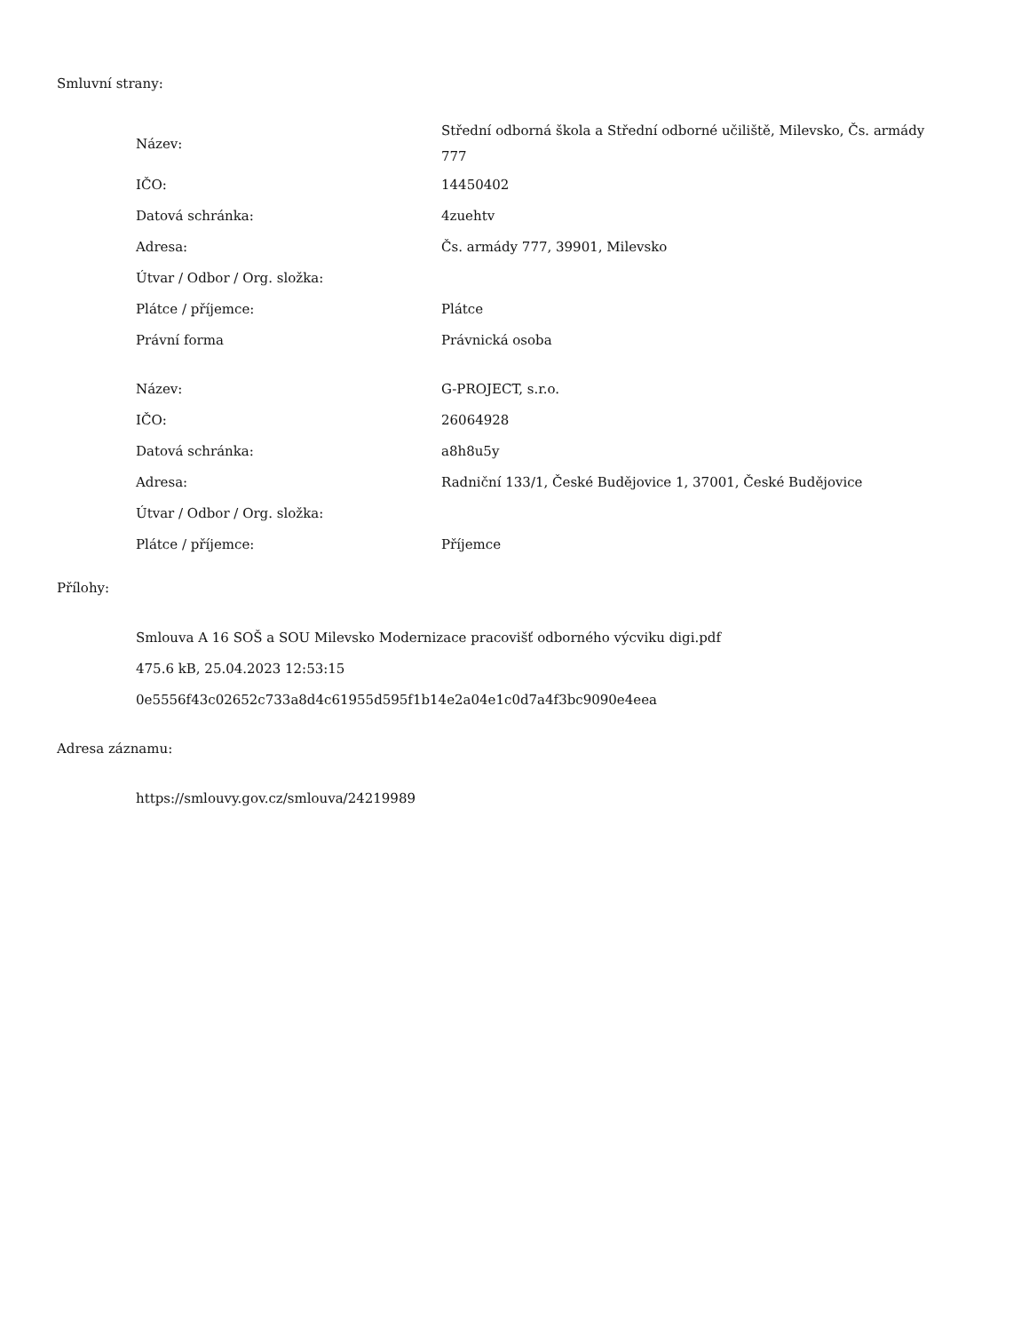Smluvní strany:
| Název: | Střední odborná škola a Střední odborné učiliště, Milevsko, Čs. armády 777 |
| IČO: | 14450402 |
| Datová schránka: | 4zuehtv |
| Adresa: | Čs. armády 777, 39901, Milevsko |
| Útvar / Odbor / Org. složka: | |
| Plátce / příjemce: | Plátce |
| Právní forma | Právnická osoba |
| Název: | G-PROJECT, s.r.o. |
| IČO: | 26064928 |
| Datová schránka: | a8h8u5y |
| Adresa: | Radniční 133/1, České Budějovice 1, 37001, České Budějovice |
| Útvar / Odbor / Org. složka: | |
| Plátce / příjemce: | Příjemce |
Přílohy:
Smlouva A 16 SOŠ a SOU Milevsko Modernizace pracovišť odborného výcviku digi.pdf
475.6 kB, 25.04.2023 12:53:15
0e5556f43c02652c733a8d4c61955d595f1b14e2a04e1c0d7a4f3bc9090e4eea
Adresa záznamu:
https://smlouvy.gov.cz/smlouva/24219989